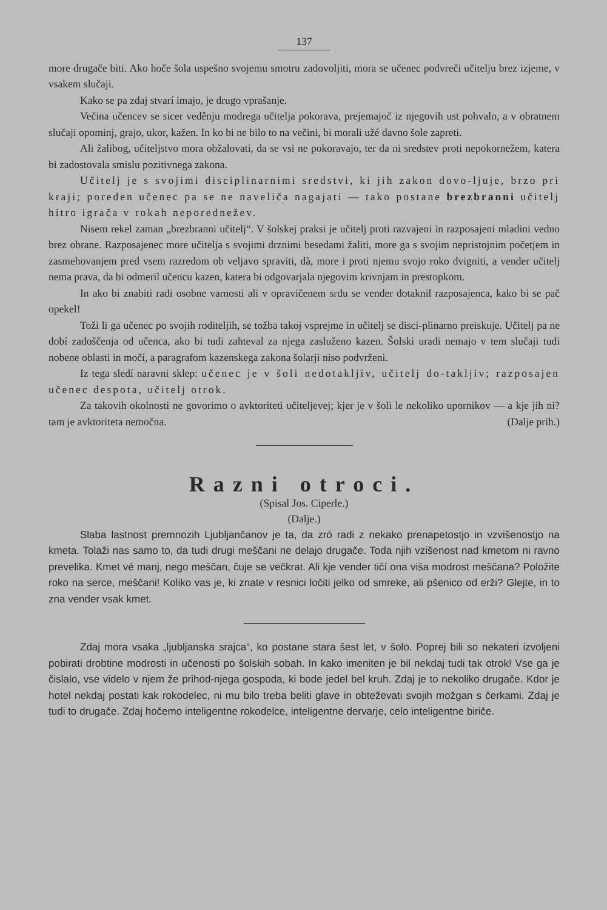137
more drugače biti. Ako hoče šola uspešno svojemu smotru zadovoljiti, mora se učenec podvreči učitelju brez izjeme, v vsakem slučaji.
Kako se pa zdaj stvarí imajo, je drugo vprašanje.
Večina učencev se sicer vedênju modrega učitelja pokorava, prejemajoč iz njegovih ust pohvalo, a v obratnem slučaji opominj, grajo, ukor, kažen. In ko bi ne bilo to na večini, bi morali užé davno šole zapreti.
Ali žalibog, učiteljstvo mora obžalovati, da se vsi ne pokoravajo, ter da ni sredstev proti nepokornežem, katera bi zadostovala smislu pozitivnega zakona.
Učitelj je s svojimi disciplinarnimi sredstvi, ki jih zakon dovo-ljuje, brzo pri kraji; poreden učenec pa se ne naveliča nagajati — tako postane brezbranni učitelj hitro igrača v rokah neporednežev.
Nisem rekel zaman „brezbranni učitelj“. V šolskej praksi je učitelj proti razvajeni in razposajeni mladini vedno brez obrane. Razposajenec more učitelja s svojimi drznimi besedami žaliti, more ga s svojim nepristojnim početjem in zasmehovanjem pred vsem razredom ob veljavo spraviti, dà, more i proti njemu svojo roko dvigniti, a vender učitelj nema prava, da bi odmeril učencu kazen, katera bi odgovarjala njegovim krivnjam in prestopkom.
In ako bi znabiti radi osobne varnosti ali v opravičenem srdu se vender dotaknil razposajenca, kako bi se pač opekel!
Toži li ga učenec po svojih roditeljih, se tožba takoj vsprejme in učitelj se disci-plinarno preiskuje. Učitelj pa ne dobí zadoščenja od učenca, ako bi tudi zahteval za njega zasluženo kazen. Šolski uradi nemajo v tem slučaji tudi nobene oblasti in močí, a paragrafom kazenskega zakona šolarji niso podvrženi.
Iz tega sledí naravni sklep: učenec je v šoli nedotakljiv, učitelj do-takljiv; razposajen učenec despota, učitelj otrok.
Za takovih okolnosti ne govorimo o avktoriteti učiteljevej; kjer je v šoli le nekoliko upornikov — a kje jih ni? tam je avktoriteta nemočna. (Dalje prih.)
Razni otroci.
(Spisal Jos. Ciperle.)
(Dalje.)
Slaba lastnost premnozih Ljubljančanov je ta, da zró radi z nekako prenapetostjo in vzvišenostjo na kmeta. Tolaži nas samo to, da tudi drugi meščani ne delajo drugače. Toda njih vzišenost nad kmetom ni ravno prevelika. Kmet vé manj, nego meščan, čuje se večkrat. Ali kje vender tičí ona viša modrost meščana? Položite roko na serce, meščani! Koliko vas je, ki znate v resnici ločiti jelko od smreke, ali pšenico od erži? Glejte, in to zna vender vsak kmet.
Zdaj mora vsaka „ljubljanska srajca“, ko postane stara šest let, v šolo. Poprej bili so nekateri izvoljeni pobirati drobtine modrosti in učenosti po šolskih sobah. In kako imeniten je bil nekdaj tudi tak otrok! Vse ga je čislalo, vse videlo v njem že prihod-njega gospoda, ki bode jedel bel kruh. Zdaj je to nekoliko drugače. Kdor je hotel nekdaj postati kak rokodelec, ni mu bilo treba beliti glave in obteževati svojih možgan s čerkami. Zdaj je tudi to drugače. Zdaj hočemo inteligentne rokodelce, inteligentne dervarje, celo inteligentne biriče.